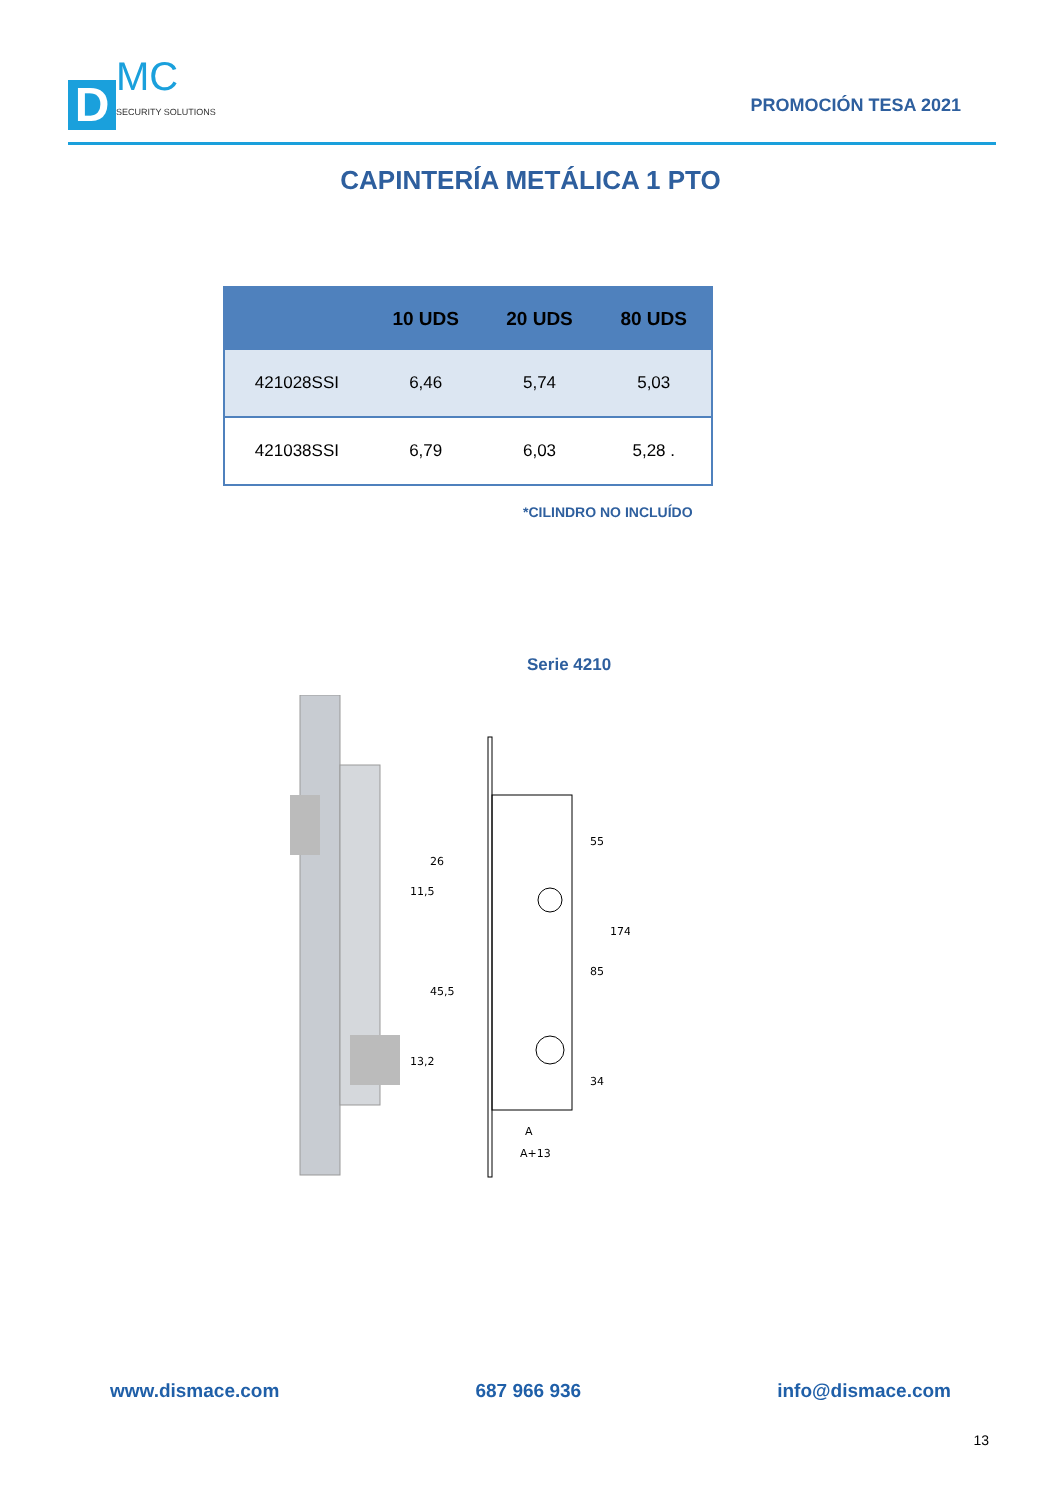D
MC
SECURITY SOLUTIONS
PROMOCIÓN TESA 2021
CAPINTERÍA METÁLICA 1 PTO
| | 10 UDS | 20 UDS | 80 UDS |
| --- | --- | --- | --- |
| 421028SSI | 6,46 | 5,74 | 5,03 |
| 421038SSI | 6,79 | 6,03 | 5,28 . |
*CILINDRO NO INCLUÍDO
Serie 4210
26
11,5
45,5
13,2
55
85
34
174
A
A+13
www.dismace.com 687 966 936 info@dismace.com
13